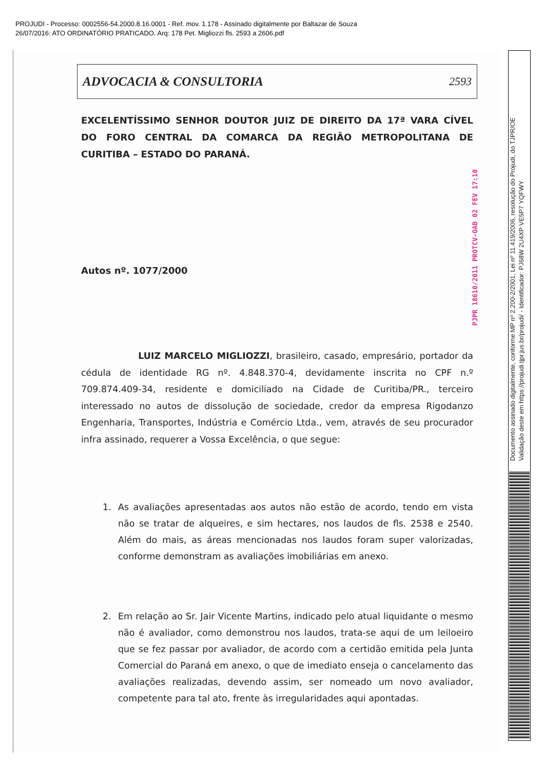PROJUDI - Processo: 0002556-54.2000.8.16.0001 - Ref. mov. 1.178 - Assinado digitalmente por Baltazar de Souza
26/07/2016: ATO ORDINATÓRIO PRATICADO. Arq: 178 Pet. Migliozzi fls. 2593 a 2606.pdf
ADVOCACIA & CONSULTORIA 2593
EXCELENTÍSSIMO SENHOR DOUTOR JUIZ DE DIREITO DA 17ª VARA CÍVEL DO FORO CENTRAL DA COMARCA DA REGIÃO METROPOLITANA DE CURITIBA – ESTADO DO PARANÁ.
Autos nº. 1077/2000
LUIZ MARCELO MIGLIOZZI, brasileiro, casado, empresário, portador da cédula de identidade RG nº. 4.848.370-4, devidamente inscrita no CPF n.º 709.874.409-34, residente e domiciliado na Cidade de Curitiba/PR., terceiro interessado no autos de dissolução de sociedade, credor da empresa Rigodanzo Engenharia, Transportes, Indústria e Comércio Ltda., vem, através de seu procurador infra assinado, requerer a Vossa Excelência, o que segue:
1. As avaliações apresentadas aos autos não estão de acordo, tendo em vista não se tratar de alqueires, e sim hectares, nos laudos de fls. 2538 e 2540. Além do mais, as áreas mencionadas nos laudos foram super valorizadas, conforme demonstram as avaliações imobiliárias em anexo.
2. Em relação ao Sr. Jair Vicente Martins, indicado pelo atual liquidante o mesmo não é avaliador, como demonstrou nos laudos, trata-se aqui de um leiloeiro que se fez passar por avaliador, de acordo com a certidão emitida pela Junta Comercial do Paraná em anexo, o que de imediato enseja o cancelamento das avaliações realizadas, devendo assim, ser nomeado um novo avaliador, competente para tal ato, frente às irregularidades aqui apontadas.
PJPR 18610/2011 PROTCV-OAB 02 FEV 17:10
Documento assinado digitalmente, conforme MP nº 2.200-2/2001, Lei nº 11.419/2006, resolução do Projudi, do TJPR/OE
Validação deste em https://projudi.tjpr.jus.br/projudi/ - Identificador: PJ68W 2U4XP VE5P7 YQFWY